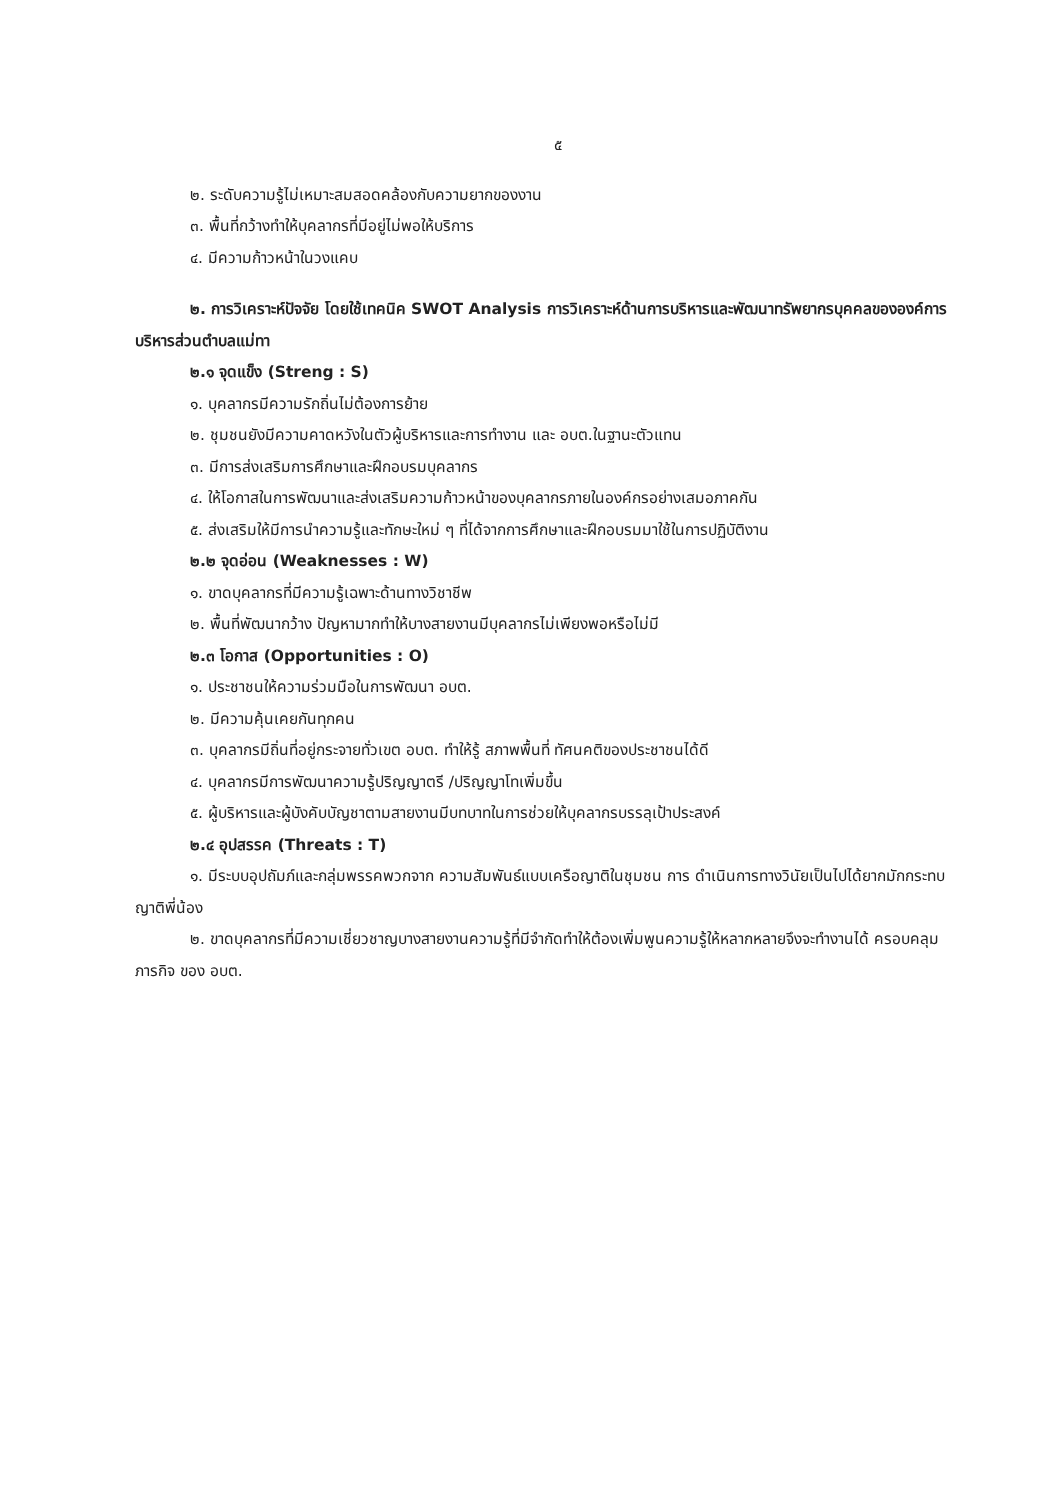๕
๒. ระดับความรู้ไม่เหมาะสมสอดคล้องกับความยากของงาน
๓. พื้นที่กว้างทำให้บุคลากรที่มีอยู่ไม่พอให้บริการ
๔. มีความก้าวหน้าในวงแคบ
๒. การวิเคราะห์ปัจจัย โดยใช้เทคนิค SWOT Analysis การวิเคราะห์ด้านการบริหารและพัฒนาทรัพยากรบุคคลขององค์การบริหารส่วนตำบลแม่ทา
๒.๑ จุดแข็ง (Streng : S)
๑. บุคลากรมีความรักถิ่นไม่ต้องการย้าย
๒. ชุมชนยังมีความคาดหวังในตัวผู้บริหารและการทำงาน และ อบต.ในฐานะตัวแทน
๓. มีการส่งเสริมการศึกษาและฝึกอบรมบุคลากร
๔. ให้โอกาสในการพัฒนาและส่งเสริมความก้าวหน้าของบุคลากรภายในองค์กรอย่างเสมอภาคกัน
๕. ส่งเสริมให้มีการนำความรู้และทักษะใหม่ ๆ ที่ได้จากการศึกษาและฝึกอบรมมาใช้ในการปฏิบัติงาน
๒.๒ จุดอ่อน (Weaknesses : W)
๑. ขาดบุคลากรที่มีความรู้เฉพาะด้านทางวิชาชีพ
๒. พื้นที่พัฒนากว้าง ปัญหามากทำให้บางสายงานมีบุคลากรไม่เพียงพอหรือไม่มี
๒.๓ โอกาส (Opportunities : O)
๑. ประชาชนให้ความร่วมมือในการพัฒนา อบต.
๒. มีความคุ้นเคยกันทุกคน
๓. บุคลากรมีถิ่นที่อยู่กระจายทั่วเขต อบต. ทำให้รู้ สภาพพื้นที่ ทัศนคติของประชาชนได้ดี
๔. บุคลากรมีการพัฒนาความรู้ปริญญาตรี /ปริญญาโทเพิ่มขึ้น
๕. ผู้บริหารและผู้บังคับบัญชาตามสายงานมีบทบาทในการช่วยให้บุคลากรบรรลุเป้าประสงค์
๒.๔ อุปสรรค (Threats : T)
๑. มีระบบอุปถัมภ์และกลุ่มพรรคพวกจาก ความสัมพันธ์แบบเครือญาติในชุมชน การ ดำเนินการทางวินัยเป็นไปได้ยากมักกระทบญาติพี่น้อง
๒. ขาดบุคลากรที่มีความเชี่ยวชาญบางสายงานความรู้ที่มีจำกัดทำให้ต้องเพิ่มพูนความรู้ให้หลากหลายจึงจะทำงานได้ ครอบคลุมภารกิจ ของ อบต.